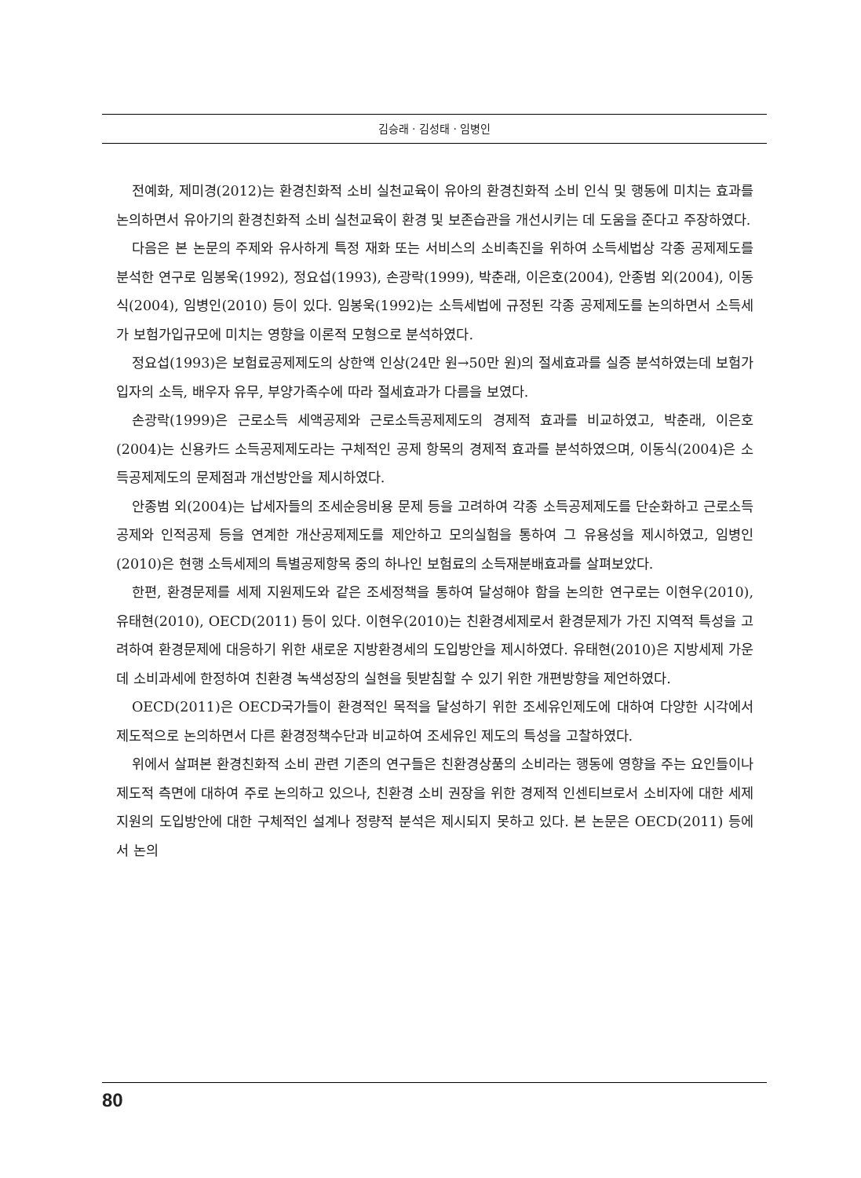김승래 · 김성태 · 임병인
전예화, 제미경(2012)는 환경친화적 소비 실천교육이 유아의 환경친화적 소비 인식 및 행동에 미치는 효과를 논의하면서 유아기의 환경친화적 소비 실천교육이 환경 및 보존습관을 개선시키는 데 도움을 준다고 주장하였다.
다음은 본 논문의 주제와 유사하게 특정 재화 또는 서비스의 소비촉진을 위하여 소득세법상 각종 공제제도를 분석한 연구로 임봉욱(1992), 정요섭(1993), 손광락(1999), 박춘래, 이은호(2004), 안종범 외(2004), 이동식(2004), 임병인(2010) 등이 있다. 임봉욱(1992)는 소득세법에 규정된 각종 공제제도를 논의하면서 소득세가 보험가입규모에 미치는 영향을 이론적 모형으로 분석하였다.
정요섭(1993)은 보험료공제제도의 상한액 인상(24만 원→50만 원)의 절세효과를 실증 분석하였는데 보험가입자의 소득, 배우자 유무, 부양가족수에 따라 절세효과가 다름을 보였다.
손광락(1999)은 근로소득 세액공제와 근로소득공제제도의 경제적 효과를 비교하였고, 박춘래, 이은호(2004)는 신용카드 소득공제제도라는 구체적인 공제 항목의 경제적 효과를 분석하였으며, 이동식(2004)은 소득공제제도의 문제점과 개선방안을 제시하였다.
안종범 외(2004)는 납세자들의 조세순응비용 문제 등을 고려하여 각종 소득공제제도를 단순화하고 근로소득공제와 인적공제 등을 연계한 개산공제제도를 제안하고 모의실험을 통하여 그 유용성을 제시하였고, 임병인(2010)은 현행 소득세제의 특별공제항목 중의 하나인 보험료의 소득재분배효과를 살펴보았다.
한편, 환경문제를 세제 지원제도와 같은 조세정책을 통하여 달성해야 함을 논의한 연구로는 이현우(2010), 유태현(2010), OECD(2011) 등이 있다. 이현우(2010)는 친환경세제로서 환경문제가 가진 지역적 특성을 고려하여 환경문제에 대응하기 위한 새로운 지방환경세의 도입방안을 제시하였다. 유태현(2010)은 지방세제 가운데 소비과세에 한정하여 친환경 녹색성장의 실현을 뒷받침할 수 있기 위한 개편방향을 제언하였다.
OECD(2011)은 OECD국가들이 환경적인 목적을 달성하기 위한 조세유인제도에 대하여 다양한 시각에서 제도적으로 논의하면서 다른 환경정책수단과 비교하여 조세유인 제도의 특성을 고찰하였다.
위에서 살펴본 환경친화적 소비 관련 기존의 연구들은 친환경상품의 소비라는 행동에 영향을 주는 요인들이나 제도적 측면에 대하여 주로 논의하고 있으나, 친환경 소비 권장을 위한 경제적 인센티브로서 소비자에 대한 세제지원의 도입방안에 대한 구체적인 설계나 정량적 분석은 제시되지 못하고 있다. 본 논문은 OECD(2011) 등에서 논의
80